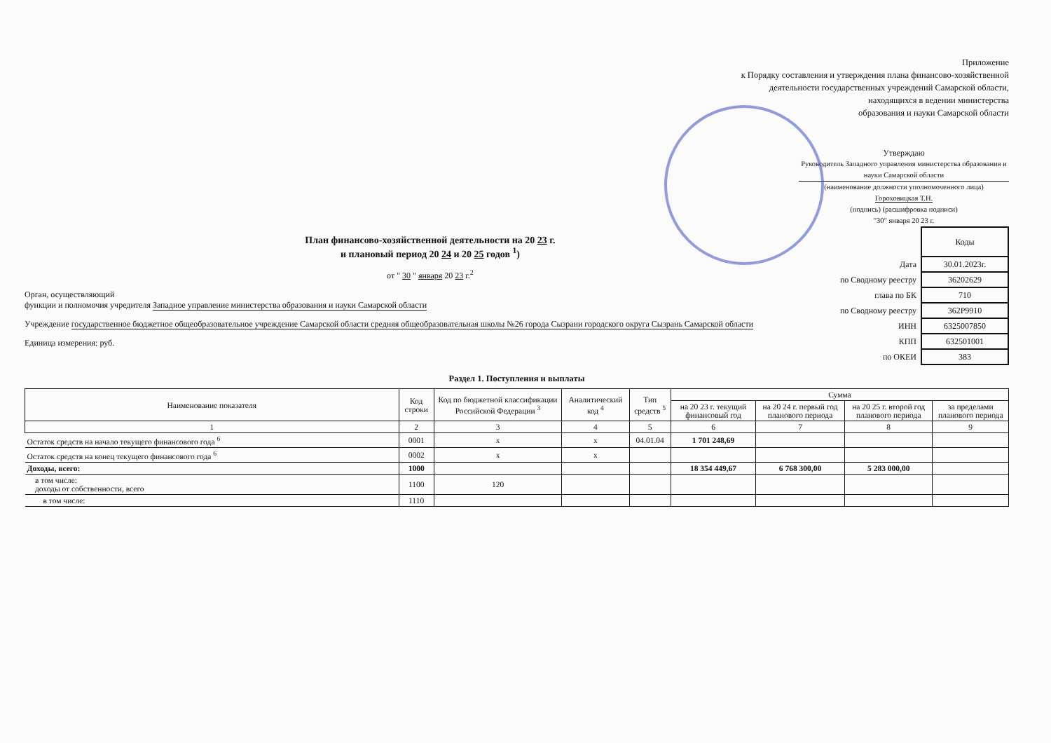Приложение
к Порядку составления и утверждения плана финансово-хозяйственной
деятельности государственных учреждений Самарской области,
находящихся в ведении министерства
образования и науки Самарской области
Утверждаю
Руководитель Западного управления министерства образования и науки Самарской области
(наименование должности уполномоченного лица)
Гороховицкая Т.Н.
(подпись) (расшифровка подписи)
"30" января 20 23 г.
План финансово-хозяйственной деятельности на 20 23 г.
и плановый период 20 24 и 20 25 годов <sup>1</sup>)
от " 30 " января 20 23 г.<sup>2</sup>
Орган, осуществляющий
функции и полномочия учредителя Западное управление министерства образования и науки Самарской области
Учреждение государственное бюджетное общеобразовательное учреждение Самарской области средняя общеобразовательная школы №26 города Сызрани городского округа Сызрань Самарской области
Единица измерения: руб.
| | Коды |
| Дата | 30.01.2023г. |
| по Сводному реестру | 36202629 |
| глава по БК | 710 |
| по Сводному реестру | 362Р9910 |
| ИНН | 6325007850 |
| КПП | 632501001 |
| по ОКЕИ | 383 |
Раздел 1. Поступления и выплаты
| Наименование показателя | Код строки | Код по бюджетной классификации Российской Федерации <sup>3</sup> | Аналитический код <sup>4</sup> | Тип средств <sup>5</sup> | Сумма | | | |
| --- | --- | --- | --- | --- | --- | --- | --- | --- |
| | | | | | на 20 23 г. текущий финансовый год | на 20 24 г. первый год планового периода | на 20 25 г. второй год планового периода | за пределами планового периода |
| 1 | 2 | 3 | 4 | 5 | 6 | 7 | 8 | 9 |
| Остаток средств на начало текущего финансового года <sup>6</sup> | 0001 | x | x | 04.01.04 | 1 701 248,69 | | | |
| Остаток средств на конец текущего финансового года <sup>6</sup> | 0002 | x | x | | | | | |
| Доходы, всего: | 1000 | | | | 18 354 449,67 | 6 768 300,00 | 5 283 000,00 | |
| в том числе: доходы от собственности, всего | 1100 | 120 | | | | | | |
| в том числе: | 1110 | | | | | | | |